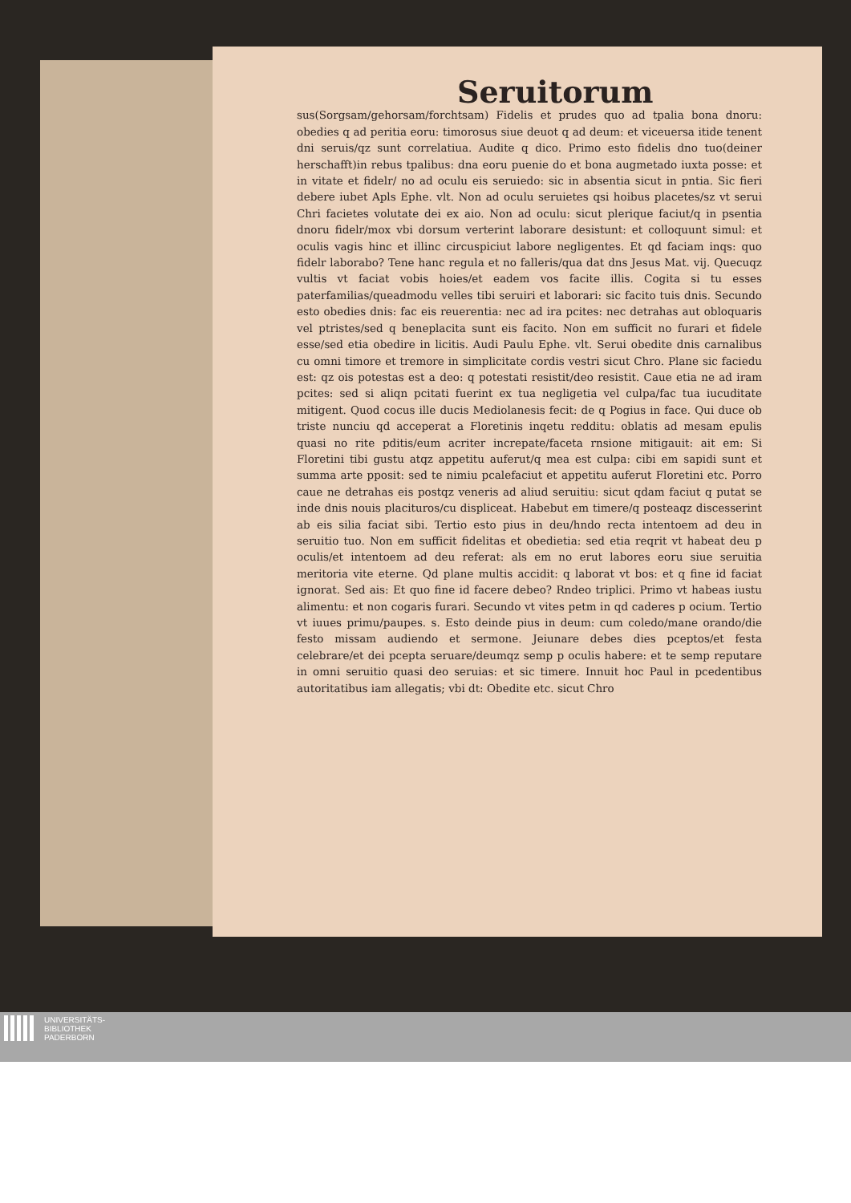Seruitorum
sus(Sorgsam/gehorsam/forchtsam) Fidelis et prudes quo ad tpalia bona dnoru: obedies q ad peritia eoru: timorosus siue deuot q ad deum: et viceuersa itide tenent dni seruis/qz sunt correlatiua. Audite q dico. Primo esto fidelis dno tuo(deiner herschafft)in rebus tpalibus: dna eoru puenie do et bona augmetado iuxta posse: et in vitate et fidelr/ no ad oculu eis seruiedo: sic in absentia sicut in pntia. Sic fieri debere iubet Apls Ephe. vlt. Non ad oculu seruietes qsi hoibus placetes/sz vt serui Chri facietes volutate dei ex aio. Non ad oculu: sicut plerique faciut/q in psentia dnoru fidelr/mox vbi dorsum verterint laborare desistunt: et colloquunt simul: et oculis vagis hinc et illinc circuspiciut labore negligentes. Et qd faciam inqs: quo fidelr laborabo? Tene hanc regula et no falleris/qua dat dns Jesus Mat. vij. Quecuqz vultis vt faciat vobis hoies/et eadem vos facite illis. Cogita si tu esses paterfamilias/queadmodu velles tibi seruiri et laborari: sic facito tuis dnis. Secundo esto obedies dnis: fac eis reuerentia: nec ad ira pcites: nec detrahas aut obloquaris vel ptristes/sed q beneplacita sunt eis facito. Non em sufficit no furari et fidele esse/sed etia obedire in licitis. Audi Paulu Ephe. vlt. Serui obedite dnis carnalibus cu omni timore et tremore in simplicitate cordis vestri sicut Chro. Plane sic faciedu est: qz ois potestas est a deo: q potestati resistit/deo resistit. Caue etia ne ad iram pcites: sed si aliqn pcitati fuerint ex tua negligetia vel culpa/fac tua iucuditate mitigent. Quod cocus ille ducis Mediolanesis fecit: de q Pogius in face. Qui duce ob triste nunciu qd acceperat a Floretinis inqetu redditu: oblatis ad mesam epulis quasi no rite pditis/eum acriter increpate/faceta rnsione mitigauit: ait em: Si Floretini tibi gustu atqz appetitu auferut/q mea est culpa: cibi em sapidi sunt et summa arte pposit: sed te nimiu pcalefaciut et appetitu auferut Floretini etc. Porro caue ne detrahas eis postqz veneris ad aliud seruitiu: sicut qdam faciut q putat se inde dnis nouis placituros/cu displiceat. Habebut em timere/q posteaqz discesserint ab eis silia faciat sibi. Tertio esto pius in deu/hndo recta intentoem ad deu in seruitio tuo. Non em sufficit fidelitas et obedietia: sed etia reqrit vt habeat deu p oculis/et intentoem ad deu referat: als em no erut labores eoru siue seruitia meritoria vite eterne. Qd plane multis accidit: q laborat vt bos: et q fine id faciat ignorat. Sed ais: Et quo fine id facere debeo? Rndeo triplici. Primo vt habeas iustu alimentu: et non cogaris furari. Secundo vt vites petm in qd caderes p ocium. Tertio vt iuues primu/paupes. s. Esto deinde pius in deum: cum coledo/mane orando/die festo missam audiendo et sermone. Jeiunare debes dies pceptos/et festa celebrare/et dei pcepta seruare/deumqz semp p oculis habere: et te semp reputare in omni seruitio quasi deo seruias: et sic timere. Innuit hoc Paul in pcedentibus autoritatibus iam allegatis; vbi dt: Obedite etc. sicut Chro
UNIVERSITÄTS-
BIBLIOTHEK
PADERBORN